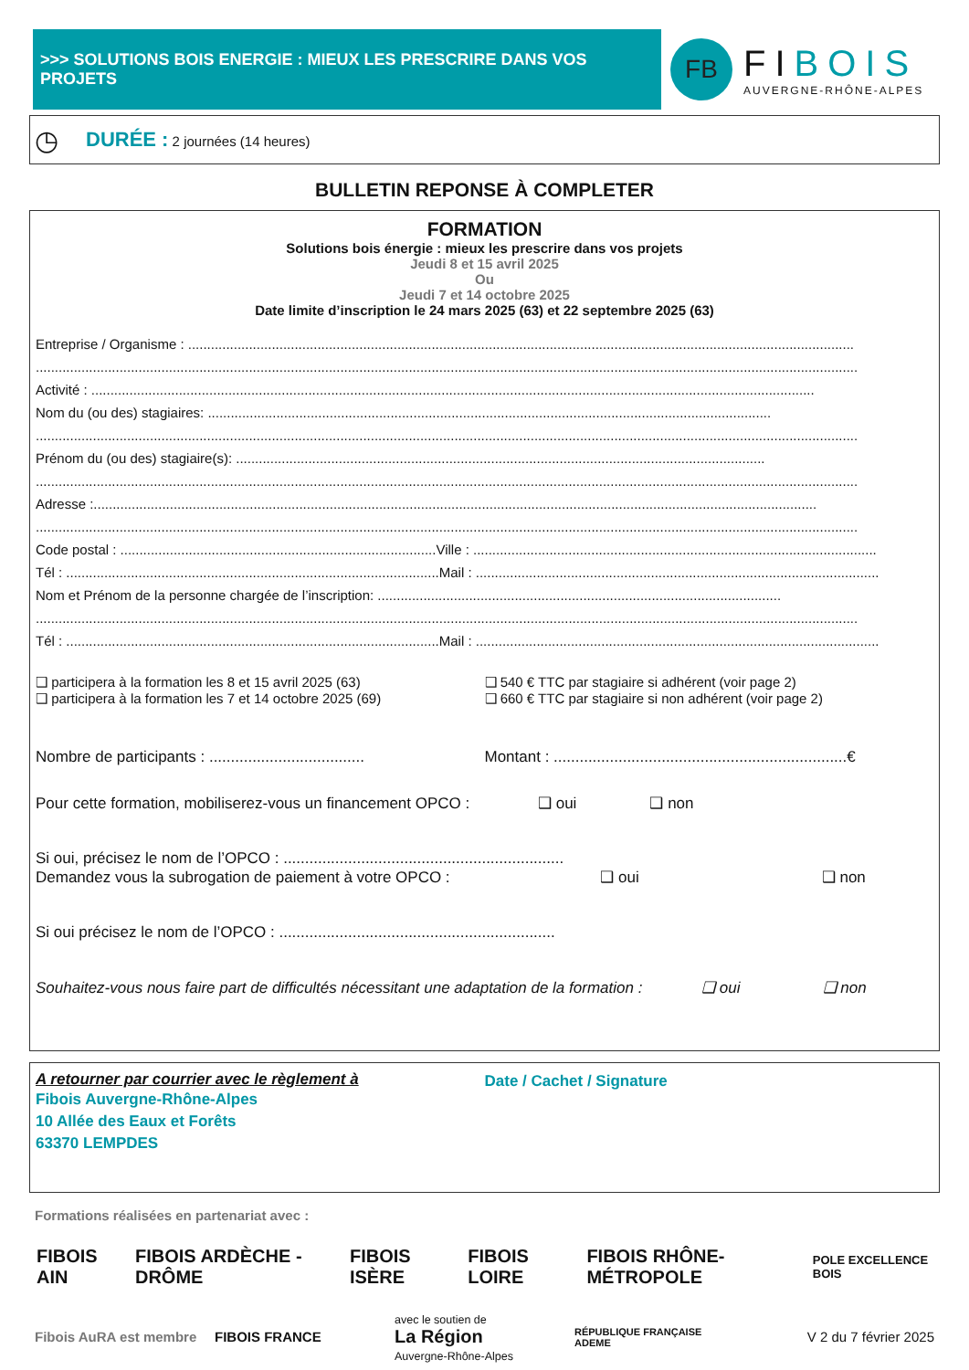>>> SOLUTIONS BOIS ENERGIE : MIEUX LES PRESCRIRE DANS VOS PROJETS
FB
FIBOIS
AUVERGNE-RHÔNE-ALPES
◷ DURÉE : 2 journées (14 heures)
BULLETIN REPONSE À COMPLETER
FORMATION
Solutions bois énergie : mieux les prescrire dans vos projets
Jeudi 8 et 15 avril 2025
Ou
Jeudi 7 et 14 octobre 2025
Date limite d’inscription le 24 mars 2025 (63) et 22 septembre 2025 (63)
Entreprise / Organisme : ...............................................................................................................................................................................
........................................................................................................................................................................................................................
Activité : ..............................................................................................................................................................................................
Nom du (ou des) stagiaires: ....................................................................................................................................................
........................................................................................................................................................................................................................
Prénom du (ou des) stagiaire(s): ...........................................................................................................................................
........................................................................................................................................................................................................................
Adresse :..............................................................................................................................................................................................
........................................................................................................................................................................................................................
Code postal : ...................................................................................Ville : ..........................................................................................................
Tél : ..................................................................................................Mail : ..........................................................................................................
Nom et Prénom de la personne chargée de l’inscription: ..........................................................................................................
........................................................................................................................................................................................................................
Tél : ..................................................................................................Mail : ..........................................................................................................
❑ participera à la formation les 8 et 15 avril 2025 (63)
❑ participera à la formation les 7 et 14 octobre 2025 (69)
❑ 540 € TTC par stagiaire si adhérent (voir page 2)
❑ 660 € TTC par stagiaire si non adhérent (voir page 2)
Nombre de participants : ....................................
Montant : ....................................................................€
Pour cette formation, mobiliserez-vous un financement OPCO : ❑ oui ❑ non
Si oui, précisez le nom de l’OPCO : .................................................................
Demandez vous la subrogation de paiement à votre OPCO : ❑ oui ❑ non
Si oui précisez le nom de l’OPCO : ................................................................
Souhaitez-vous nous faire part de difficultés nécessitant une adaptation de la formation : ❑ oui ❑ non
A retourner par courrier avec le règlement à
Fibois Auvergne-Rhône-Alpes
10 Allée des Eaux et Forêts
63370 LEMPDES
Date / Cachet / Signature
Formations réalisées en partenariat avec :
FIBOIS AIN FIBOIS ARDÈCHE - DRÔME FIBOIS ISÈRE FIBOIS LOIRE FIBOIS RHÔNE-MÉTROPOLE POLE EXCELLENCE BOIS
Fibois AuRA est membre FIBOIS FRANCE
avec le soutien de
La Région
Auvergne-Rhône-Alpes
RÉPUBLIQUE FRANÇAISE
ADEME
V 2 du 7 février 2025